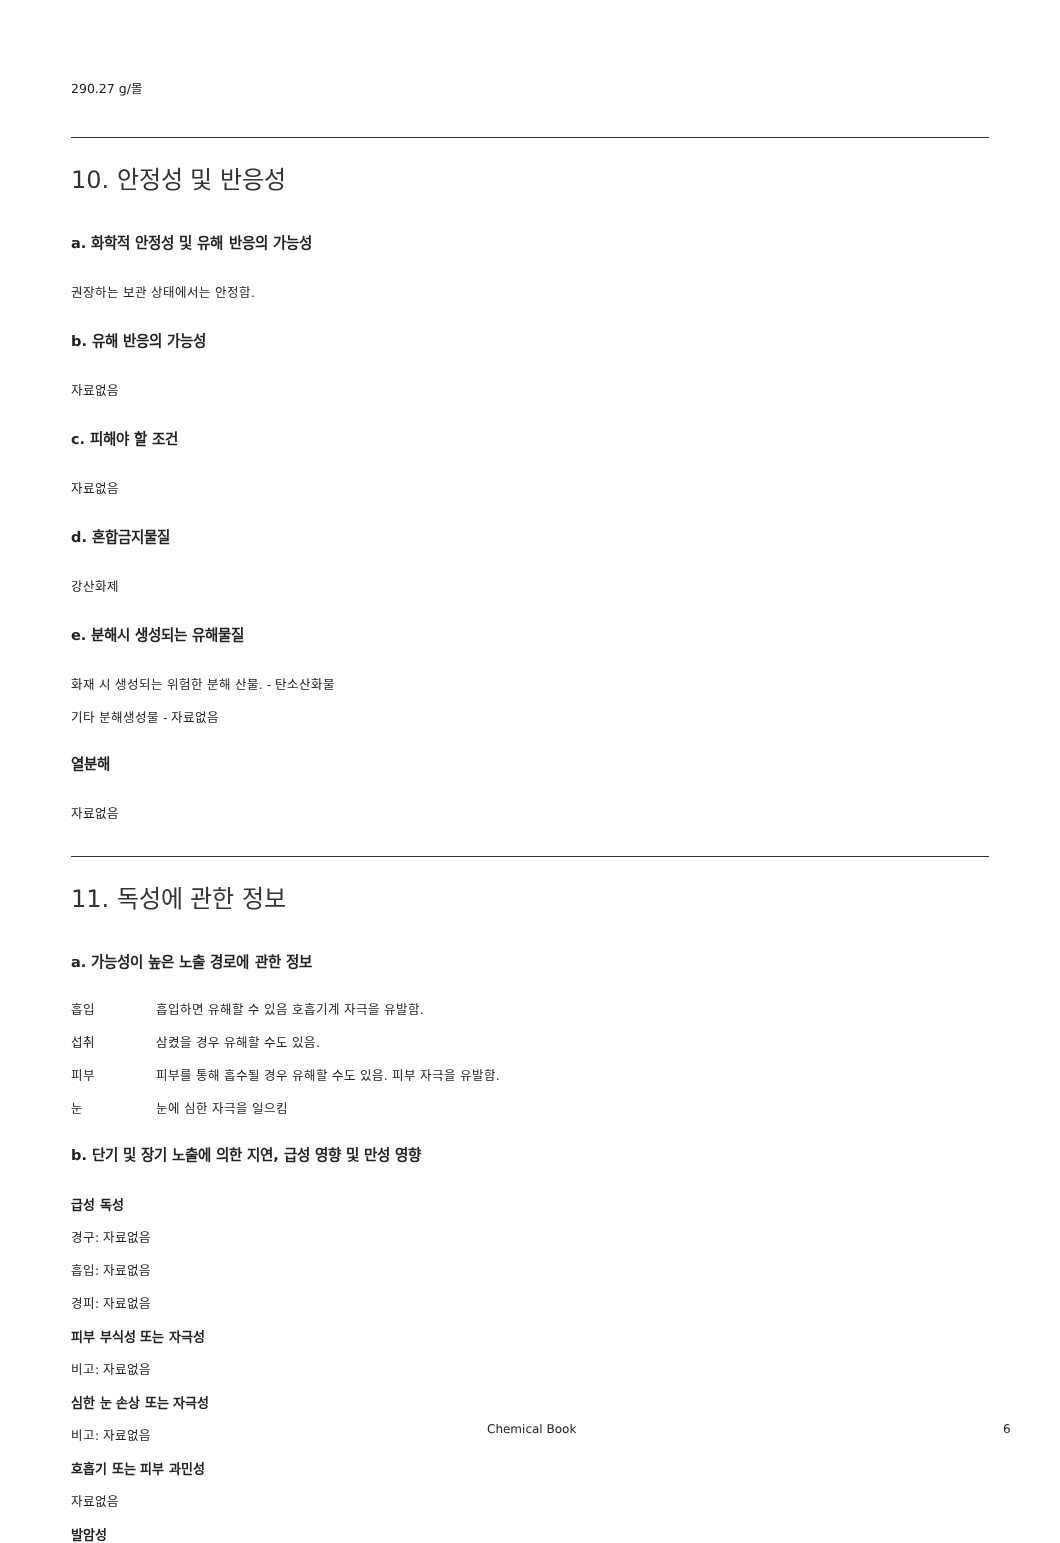290.27 g/몰
10. 안정성 및 반응성
a. 화학적 안정성 및 유해 반응의 가능성
권장하는 보관 상태에서는 안정함.
b. 유해 반응의 가능성
자료없음
c. 피해야 할 조건
자료없음
d. 혼합금지물질
강산화제
e. 분해시 생성되는 유해물질
화재 시 생성되는 위험한 분해 산물. - 탄소산화물
기타 분해생성물 - 자료없음
열분해
자료없음
11. 독성에 관한 정보
a. 가능성이 높은 노출 경로에 관한 정보
흡입 흡입하면 유해할 수 있음 호흡기계 자극을 유발함.
섭취 삼켰을 경우 유해할 수도 있음.
피부 피부를 통해 흡수될 경우 유해할 수도 있음. 피부 자극을 유발함.
눈 눈에 심한 자극을 일으킴
b. 단기 및 장기 노출에 의한 지연, 급성 영향 및 만성 영향
급성 독성
경구: 자료없음
흡입: 자료없음
경피: 자료없음
피부 부식성 또는 자극성
비고: 자료없음
심한 눈 손상 또는 자극성
비고: 자료없음
호흡기 또는 피부 과민성
자료없음
발암성
Chemical Book 6